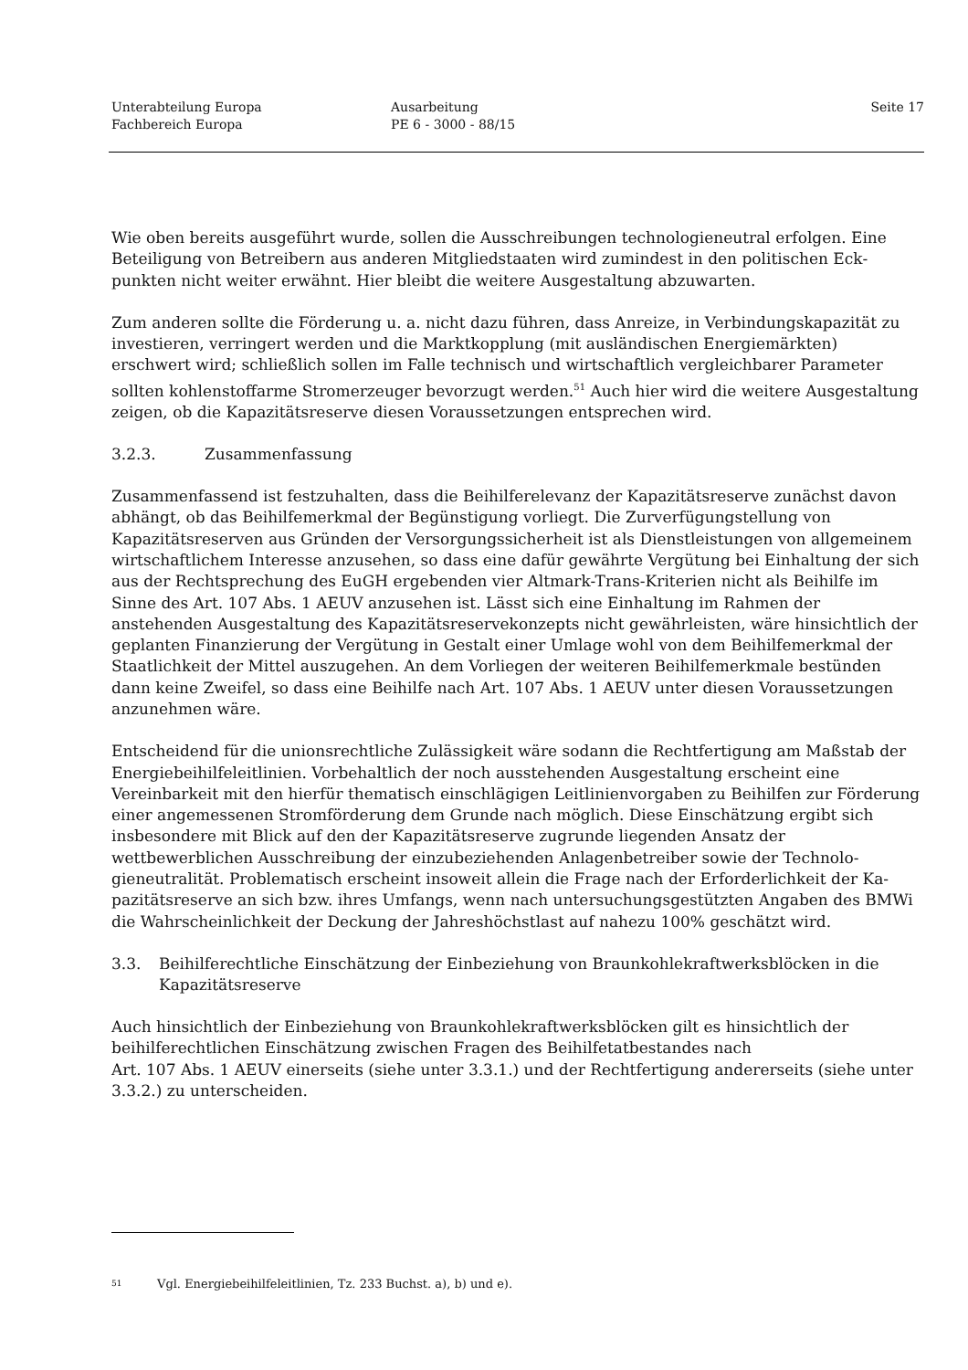Unterabteilung Europa
Fachbereich Europa
Ausarbeitung
PE 6 - 3000 - 88/15
Seite 17
Wie oben bereits ausgeführt wurde, sollen die Ausschreibungen technologieneutral erfolgen. Eine Beteiligung von Betreibern aus anderen Mitgliedstaaten wird zumindest in den politischen Eck­punkten nicht weiter erwähnt. Hier bleibt die weitere Ausgestaltung abzuwarten.
Zum anderen sollte die Förderung u. a. nicht dazu führen, dass Anreize, in Verbindungskapazität zu investieren, verringert werden und die Marktkopplung (mit ausländischen Energiemärkten) erschwert wird; schließlich sollen im Falle technisch und wirtschaftlich vergleichbarer Parame­ter sollten kohlenstoffarme Stromerzeuger bevorzugt werden.<sup>51</sup> Auch hier wird die weitere Aus­gestaltung zeigen, ob die Kapazitätsreserve diesen Voraussetzungen entsprechen wird.
3.2.3. Zusammenfassung
Zusammenfassend ist festzuhalten, dass die Beihilferelevanz der Kapazitätsreserve zunächst da­von abhängt, ob das Beihilfemerkmal der Begünstigung vorliegt. Die Zurverfügungstellung von Kapazitätsreserven aus Gründen der Versorgungssicherheit ist als Dienstleistungen von allgemei­nem wirtschaftlichem Interesse anzusehen, so dass eine dafür gewährte Vergütung bei Einhaltung der sich aus der Rechtsprechung des EuGH ergebenden vier Altmark-Trans-Kriterien nicht als Beihilfe im Sinne des Art. 107 Abs. 1 AEUV anzusehen ist. Lässt sich eine Einhaltung im Rah­men der anstehenden Ausgestaltung des Kapazitätsreservekonzepts nicht gewährleisten, wäre hinsichtlich der geplanten Finanzierung der Vergütung in Gestalt einer Umlage wohl von dem Beihilfemerkmal der Staatlichkeit der Mittel auszugehen. An dem Vorliegen der weiteren Beihil­femerkmale bestünden dann keine Zweifel, so dass eine Beihilfe nach Art. 107 Abs. 1 AEUV un­ter diesen Voraussetzungen anzunehmen wäre.
Entscheidend für die unionsrechtliche Zulässigkeit wäre sodann die Rechtfertigung am Maßstab der Energiebeihilfeleitlinien. Vorbehaltlich der noch ausstehenden Ausgestaltung erscheint eine Vereinbarkeit mit den hierfür thematisch einschlägigen Leitlinienvorgaben zu Beihilfen zur För­derung einer angemessenen Stromförderung dem Grunde nach möglich. Diese Einschätzung ergibt sich insbesondere mit Blick auf den der Kapazitätsreserve zugrunde liegenden Ansatz der wettbewerblichen Ausschreibung der einzubeziehenden Anlagenbetreiber sowie der Technolo­gieneutralität. Problematisch erscheint insoweit allein die Frage nach der Erforderlichkeit der Ka­pazitätsreserve an sich bzw. ihres Umfangs, wenn nach untersuchungsgestützten Angaben des BMWi die Wahrscheinlichkeit der Deckung der Jahreshöchstlast auf nahezu 100% geschätzt wird.
3.3. Beihilferechtliche Einschätzung der Einbeziehung von Braunkohlekraftwerksblöcken in die Kapazitätsreserve
Auch hinsichtlich der Einbeziehung von Braunkohlekraftwerksblöcken gilt es hinsichtlich der beihilferechtlichen Einschätzung zwischen Fragen des Beihilfetatbestandes nach
Art. 107 Abs. 1 AEUV einerseits (siehe unter 3.3.1.) und der Rechtfertigung andererseits (siehe unter 3.3.2.) zu unterscheiden.
51 Vgl. Energiebeihilfeleitlinien, Tz. 233 Buchst. a), b) und e).